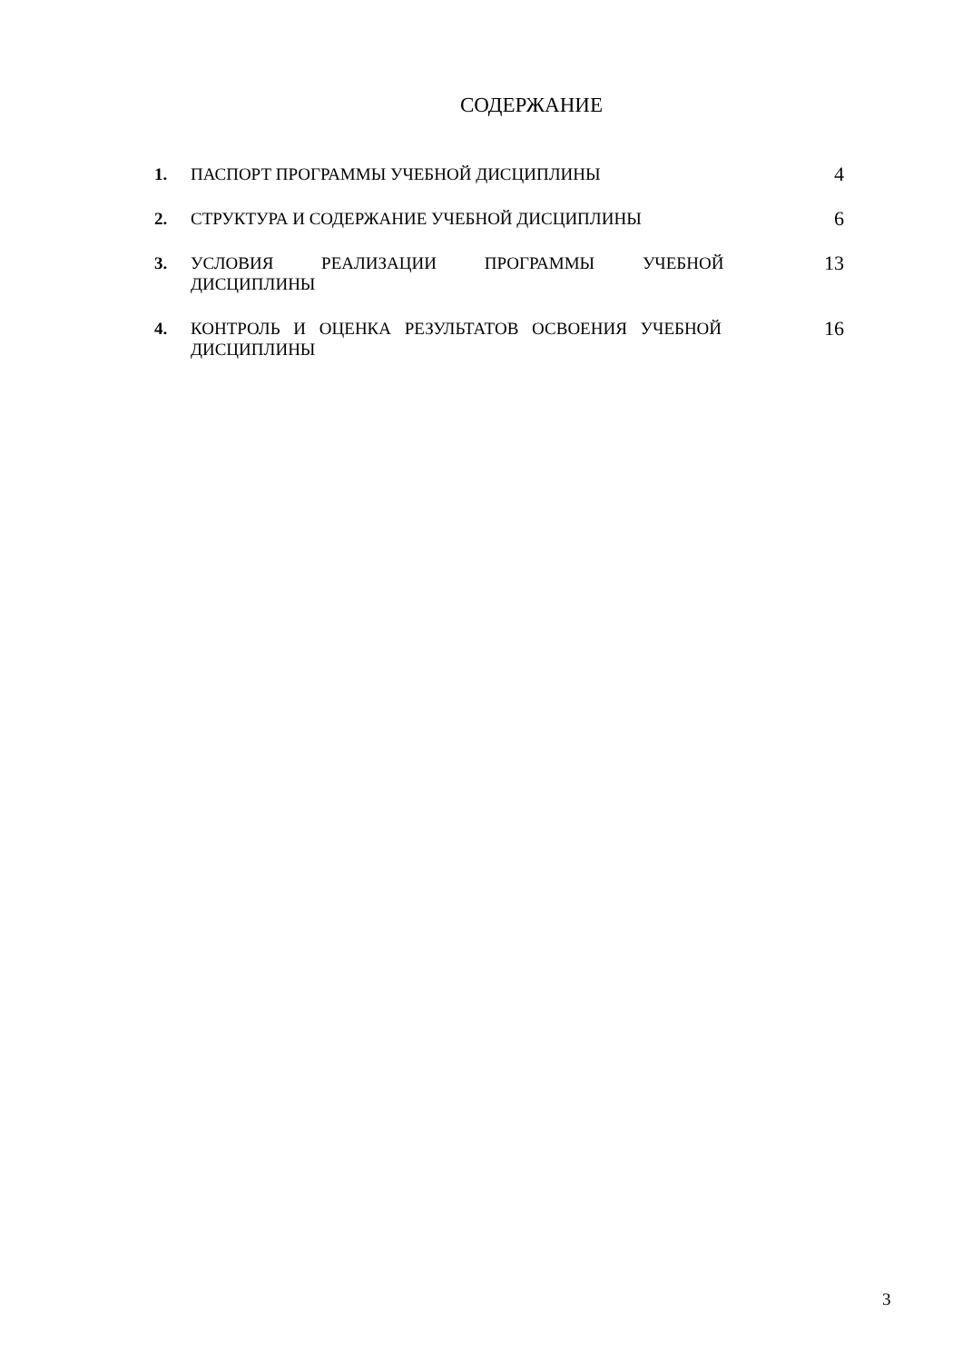СОДЕРЖАНИЕ
| 1. | ПАСПОРТ ПРОГРАММЫ УЧЕБНОЙ ДИСЦИПЛИНЫ | 4 |
| 2. | СТРУКТУРА И СОДЕРЖАНИЕ УЧЕБНОЙ ДИСЦИПЛИНЫ | 6 |
| 3. | УСЛОВИЯ РЕАЛИЗАЦИИ ПРОГРАММЫ УЧЕБНОЙ ДИСЦИПЛИНЫ | 13 |
| 4. | КОНТРОЛЬ И ОЦЕНКА РЕЗУЛЬТАТОВ ОСВОЕНИЯ УЧЕБНОЙ ДИСЦИПЛИНЫ | 16 |
3